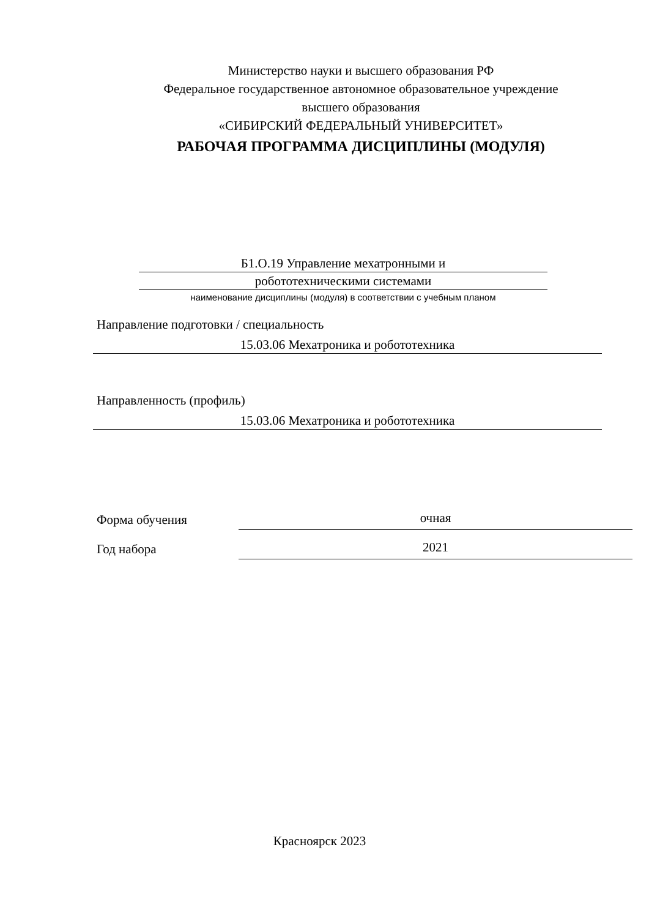Министерство науки и высшего образования РФ
Федеральное государственное автономное образовательное учреждение
высшего образования
«СИБИРСКИЙ ФЕДЕРАЛЬНЫЙ УНИВЕРСИТЕТ»
РАБОЧАЯ ПРОГРАММА ДИСЦИПЛИНЫ (МОДУЛЯ)
Б1.О.19 Управление мехатронными и
робототехническими системами
наименование дисциплины (модуля) в соответствии с учебным планом
Направление подготовки / специальность
15.03.06 Мехатроника и робототехника
Направленность (профиль)
15.03.06 Мехатроника и робототехника
Форма обучения
очная
Год набора
2021
Красноярск 2023